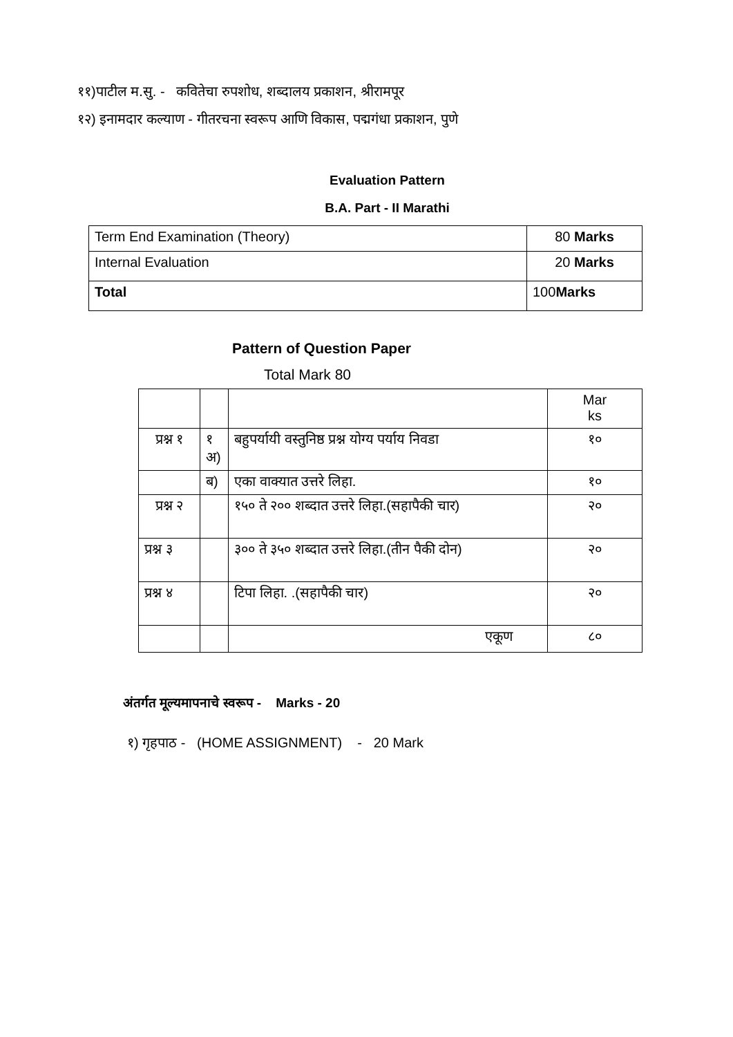११)पाटील म.सु. - कवितेचा रुपशोध, शब्दालय प्रकाशन, श्रीरामपूर
१२) इनामदार कल्याण - गीतरचना स्वरूप आणि विकास, पद्मगंधा प्रकाशन, पुणे
Evaluation Pattern
B.A. Part - II Marathi
| Term End Examination (Theory) | 80 Marks |
| Internal Evaluation | 20 Marks |
| Total | 100 Marks |
Pattern of Question Paper
Total Mark 80
| | | | Mar ks |
| प्रश्न १ | १ अ) | बहुपर्यायी वस्तुनिष्ठ प्रश्न योग्य पर्याय निवडा | १० |
| | ब) | एका वाक्यात उत्तरे लिहा. | १० |
| प्रश्न २ | | १५० ते २०० शब्दात उत्तरे लिहा.(सहापैकी चार) | २० |
| प्रश्न ३ | | ३०० ते ३५० शब्दात उत्तरे लिहा.(तीन पैकी दोन) | २० |
| प्रश्न ४ | | टिपा लिहा. .(सहापैकी चार) | २० |
| | | एकूण | ८० |
अंतर्गत मूल्यमापनाचे स्वरूप - Marks - 20
१) गृहपाठ - (HOME ASSIGNMENT) - 20 Mark